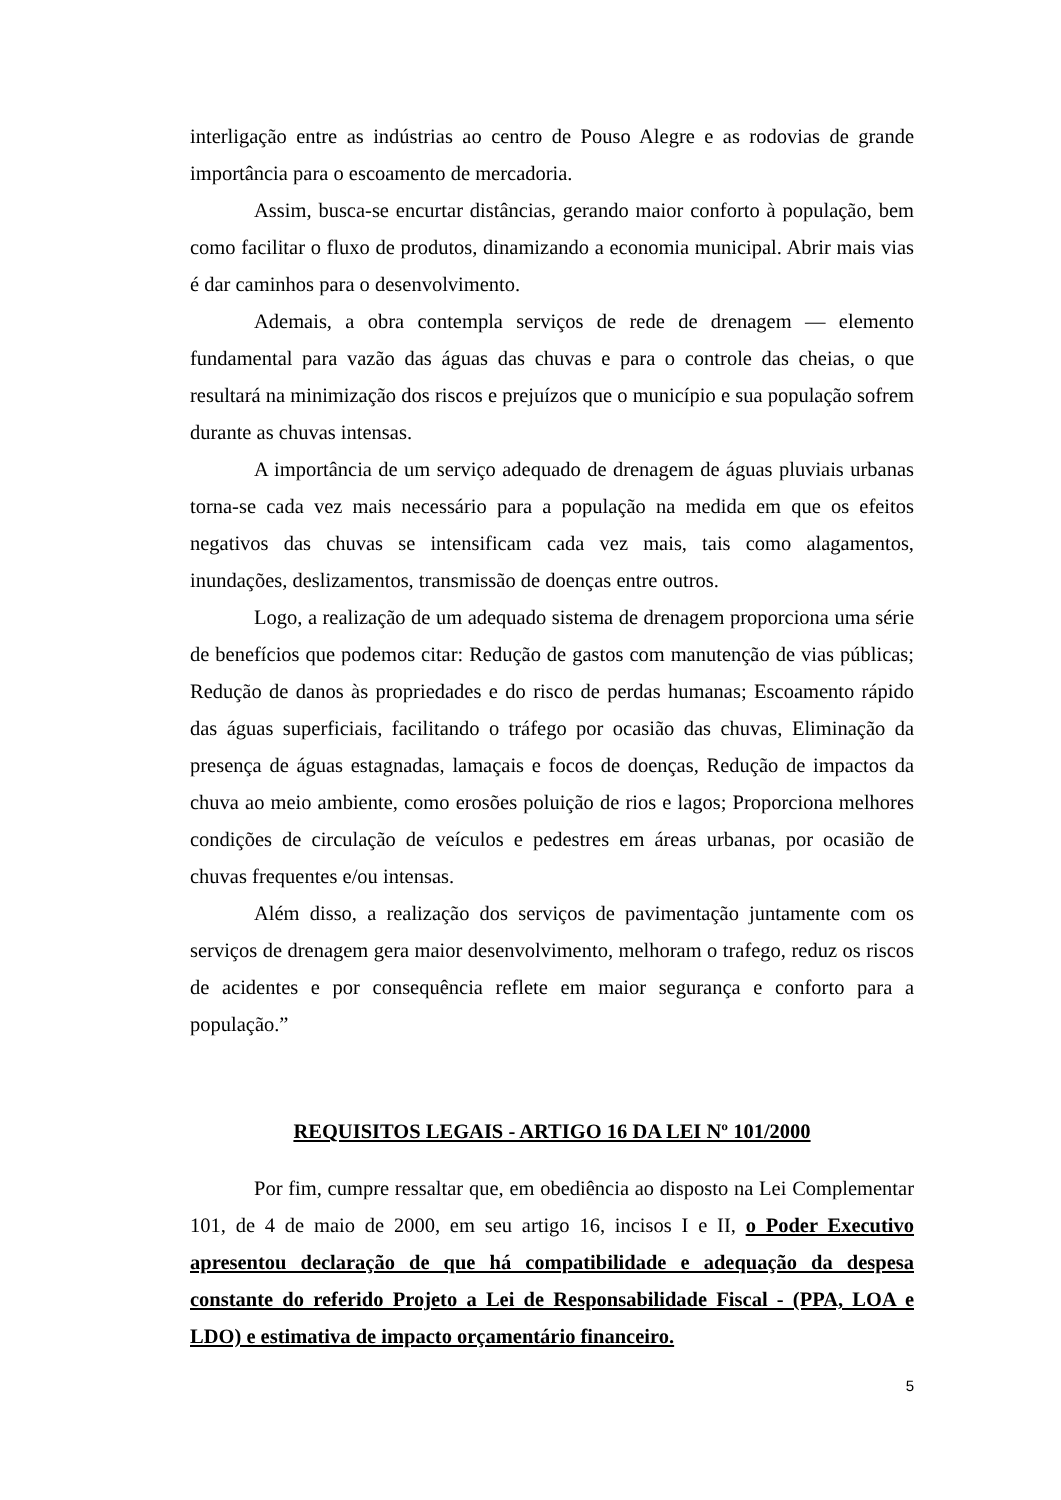interligação entre as indústrias ao centro de Pouso Alegre e as rodovias de grande importância para o escoamento de mercadoria.
Assim, busca-se encurtar distâncias, gerando maior conforto à população, bem como facilitar o fluxo de produtos, dinamizando a economia municipal. Abrir mais vias é dar caminhos para o desenvolvimento.
Ademais, a obra contempla serviços de rede de drenagem — elemento fundamental para vazão das águas das chuvas e para o controle das cheias, o que resultará na minimização dos riscos e prejuízos que o município e sua população sofrem durante as chuvas intensas.
A importância de um serviço adequado de drenagem de águas pluviais urbanas torna-se cada vez mais necessário para a população na medida em que os efeitos negativos das chuvas se intensificam cada vez mais, tais como alagamentos, inundações, deslizamentos, transmissão de doenças entre outros.
Logo, a realização de um adequado sistema de drenagem proporciona uma série de benefícios que podemos citar: Redução de gastos com manutenção de vias públicas; Redução de danos às propriedades e do risco de perdas humanas; Escoamento rápido das águas superficiais, facilitando o tráfego por ocasião das chuvas, Eliminação da presença de águas estagnadas, lamaçais e focos de doenças, Redução de impactos da chuva ao meio ambiente, como erosões poluição de rios e lagos; Proporciona melhores condições de circulação de veículos e pedestres em áreas urbanas, por ocasião de chuvas frequentes e/ou intensas.
Além disso, a realização dos serviços de pavimentação juntamente com os serviços de drenagem gera maior desenvolvimento, melhoram o trafego, reduz os riscos de acidentes e por consequência reflete em maior segurança e conforto para a população.”
REQUISITOS LEGAIS - ARTIGO 16 DA LEI Nº 101/2000
Por fim, cumpre ressaltar que, em obediência ao disposto na Lei Complementar 101, de 4 de maio de 2000, em seu artigo 16, incisos I e II, o Poder Executivo apresentou declaração de que há compatibilidade e adequação da despesa constante do referido Projeto a Lei de Responsabilidade Fiscal - (PPA, LOA e LDO) e estimativa de impacto orçamentário financeiro.
5